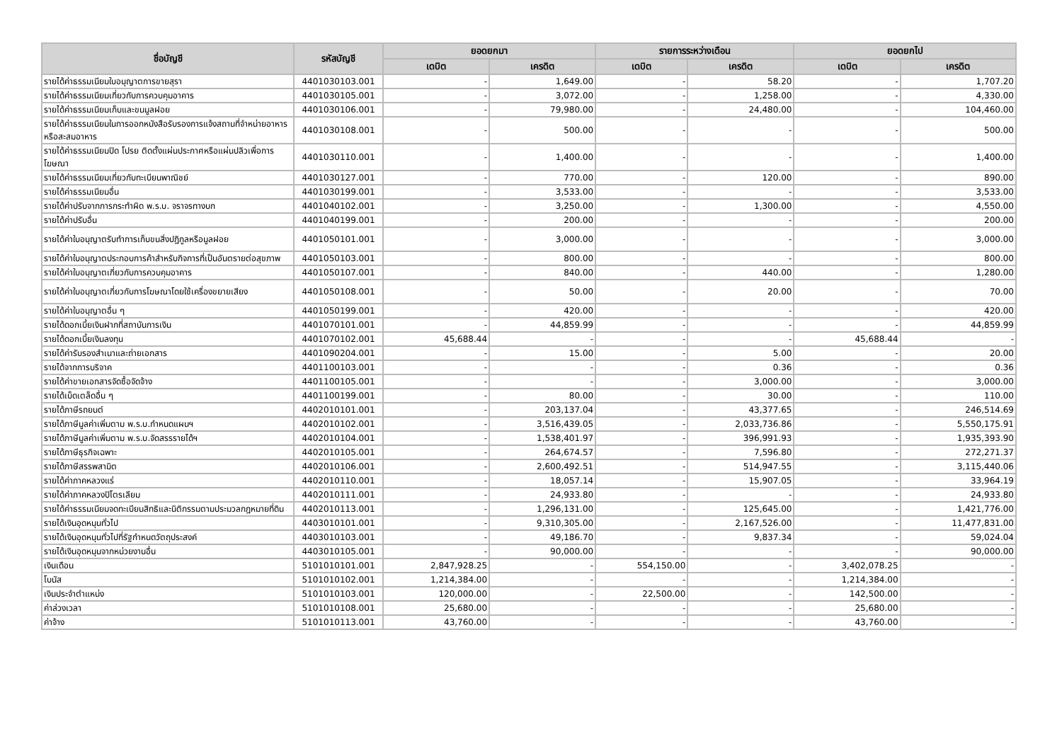| ชื่อบัญชี | รหัสบัญชี | ยอดยกมา | | รายการระหว่างเดือน | | ยอดยกไป | |
| --- | --- | --- | --- | --- | --- | --- | --- |
| | | เดบิต | เครดิต | เดบิต | เครดิต | เดบิต | เครดิต |
| รายได้ค่าธรรมเนียมใบอนุญาตการขายสุรา | 4401030103.001 | - | 1,649.00 | - | 58.20 | - | 1,707.20 |
| รายได้ค่าธรรมเนียมเกี่ยวกับการควบคุมอาคาร | 4401030105.001 | - | 3,072.00 | - | 1,258.00 | - | 4,330.00 |
| รายได้ค่าธรรมเนียมเก็บและขนมูลฝอย | 4401030106.001 | - | 79,980.00 | - | 24,480.00 | - | 104,460.00 |
| รายได้ค่าธรรมเนียมในการออกหนังสือรับรองการแจ้งสถานที่จำหน่ายอาหารหรือสะสมอาหาร | 4401030108.001 | - | 500.00 | - | - | - | 500.00 |
| รายได้ค่าธรรมเนียมปิด โปรย ติดตั้งแผ่นประกาศหรือแผ่นปลิวเพื่อการโฆษณา | 4401030110.001 | - | 1,400.00 | - | - | - | 1,400.00 |
| รายได้ค่าธรรมเนียมเกี่ยวกับทะเบียนพาณิชย์ | 4401030127.001 | - | 770.00 | - | 120.00 | - | 890.00 |
| รายได้ค่าธรรมเนียมอื่น | 4401030199.001 | - | 3,533.00 | - | - | - | 3,533.00 |
| รายได้ค่าปรับจากการกระทำผิด พ.ร.บ. จราจรทางบก | 4401040102.001 | - | 3,250.00 | - | 1,300.00 | - | 4,550.00 |
| รายได้ค่าปรับอื่น | 4401040199.001 | - | 200.00 | - | - | - | 200.00 |
| รายได้ค่าใบอนุญาตรับทำการเก็บขนสิ่งปฏิกูลหรือมูลฝอย | 4401050101.001 | - | 3,000.00 | - | - | - | 3,000.00 |
| รายได้ค่าใบอนุญาตประกอบการค้าสำหรับกิจการที่เป็นอันตรายต่อสุขภาพ | 4401050103.001 | - | 800.00 | - | - | - | 800.00 |
| รายได้ค่าใบอนุญาตเกี่ยวกับการควบคุมอาคาร | 4401050107.001 | - | 840.00 | - | 440.00 | - | 1,280.00 |
| รายได้ค่าใบอนุญาตเกี่ยวกับการโฆษณาโดยใช้เครื่องขยายเสียง | 4401050108.001 | - | 50.00 | - | 20.00 | - | 70.00 |
| รายได้ค่าใบอนุญาตอื่น ๆ | 4401050199.001 | - | 420.00 | - | - | - | 420.00 |
| รายได้ดอกเบี้ยเงินฝากที่สถาบันการเงิน | 4401070101.001 | - | 44,859.99 | - | - | - | 44,859.99 |
| รายได้ดอกเบี้ยเงินลงทุน | 4401070102.001 | 45,688.44 | - | - | - | 45,688.44 | - |
| รายได้ค่ารับรองสำเนาและถ่ายเอกสาร | 4401090204.001 | - | 15.00 | - | 5.00 | - | 20.00 |
| รายได้จากการบริจาค | 4401100103.001 | - | - | - | 0.36 | - | 0.36 |
| รายได้ค่าขายเอกสารจัดซื้อจัดจ้าง | 4401100105.001 | - | - | - | 3,000.00 | - | 3,000.00 |
| รายได้เบ็ดเตล็ดอื่น ๆ | 4401100199.001 | - | 80.00 | - | 30.00 | - | 110.00 |
| รายได้ภาษีรถยนต์ | 4402010101.001 | - | 203,137.04 | - | 43,377.65 | - | 246,514.69 |
| รายได้ภาษีมูลค่าเพิ่มตาม พ.ร.บ.กำหนดแผนฯ | 4402010102.001 | - | 3,516,439.05 | - | 2,033,736.86 | - | 5,550,175.91 |
| รายได้ภาษีมูลค่าเพิ่มตาม พ.ร.บ.จัดสรรรายได้ฯ | 4402010104.001 | - | 1,538,401.97 | - | 396,991.93 | - | 1,935,393.90 |
| รายได้ภาษีธุรกิจเฉพาะ | 4402010105.001 | - | 264,674.57 | - | 7,596.80 | - | 272,271.37 |
| รายได้ภาษีสรรพสามิต | 4402010106.001 | - | 2,600,492.51 | - | 514,947.55 | - | 3,115,440.06 |
| รายได้ค่าภาคหลวงแร่ | 4402010110.001 | - | 18,057.14 | - | 15,907.05 | - | 33,964.19 |
| รายได้ค่าภาคหลวงปิโตรเลียม | 4402010111.001 | - | 24,933.80 | - | - | - | 24,933.80 |
| รายได้ค่าธรรมเนียมจดทะเบียนสิทธิและนิติกรรมตามประมวลกฎหมายที่ดิน | 4402010113.001 | - | 1,296,131.00 | - | 125,645.00 | - | 1,421,776.00 |
| รายได้เงินอุดหนุนทั่วไป | 4403010101.001 | - | 9,310,305.00 | - | 2,167,526.00 | - | 11,477,831.00 |
| รายได้เงินอุดหนุนทั่วไปที่รัฐกำหนดวัตถุประสงค์ | 4403010103.001 | - | 49,186.70 | - | 9,837.34 | - | 59,024.04 |
| รายได้เงินอุดหนุนจากหน่วยงานอื่น | 4403010105.001 | - | 90,000.00 | - | - | - | 90,000.00 |
| เงินเดือน | 5101010101.001 | 2,847,928.25 | - | 554,150.00 | - | 3,402,078.25 | - |
| โบนัส | 5101010102.001 | 1,214,384.00 | - | - | - | 1,214,384.00 | - |
| เงินประจำตำแหน่ง | 5101010103.001 | 120,000.00 | - | 22,500.00 | - | 142,500.00 | - |
| ค่าล่วงเวลา | 5101010108.001 | 25,680.00 | - | - | - | 25,680.00 | - |
| ค่าจ้าง | 5101010113.001 | 43,760.00 | - | - | - | 43,760.00 | - |